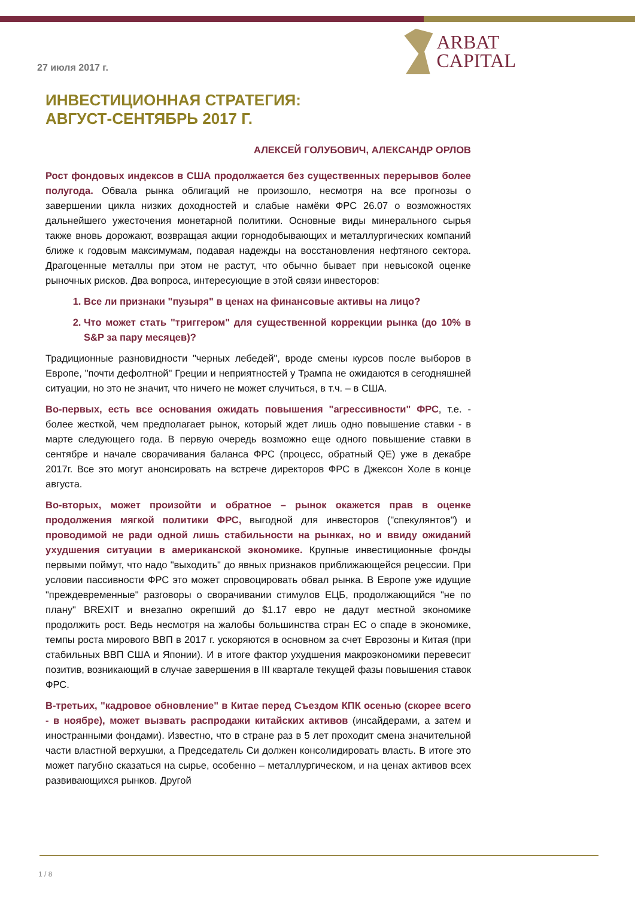27 июля 2017 г.
ARBAT
CAPITAL
ИНВЕСТИЦИОННАЯ СТРАТЕГИЯ:
АВГУСТ-СЕНТЯБРЬ 2017 Г.
АЛЕКСЕЙ ГОЛУБОВИЧ, АЛЕКСАНДР ОРЛОВ
Рост фондовых индексов в США продолжается без существенных перерывов более полугода. Обвала рынка облигаций не произошло, несмотря на все прогнозы о завершении цикла низких доходностей и слабые намёки ФРС 26.07 о возможностях дальнейшего ужесточения монетарной политики. Основные виды минерального сырья также вновь дорожают, возвращая акции горнодобывающих и металлургических компаний ближе к годовым максимумам, подавая надежды на восстановления нефтяного сектора. Драгоценные металлы при этом не растут, что обычно бывает при невысокой оценке рыночных рисков. Два вопроса, интересующие в этой связи инвесторов:
1. Все ли признаки "пузыря" в ценах на финансовые активы на лицо?
2. Что может стать "триггером" для существенной коррекции рынка (до 10% в S&P за пару месяцев)?
Традиционные разновидности "черных лебедей", вроде смены курсов после выборов в Европе, "почти дефолтной" Греции и неприятностей у Трампа не ожидаются в сегодняшней ситуации, но это не значит, что ничего не может случиться, в т.ч. – в США.
Во-первых, есть все основания ожидать повышения "агрессивности" ФРС, т.е. - более жесткой, чем предполагает рынок, который ждет лишь одно повышение ставки - в марте следующего года. В первую очередь возможно еще одного повышение ставки в сентябре и начале сворачивания баланса ФРС (процесс, обратный QE) уже в декабре 2017г. Все это могут анонсировать на встрече директоров ФРС в Джексон Холе в конце августа.
Во-вторых, может произойти и обратное – рынок окажется прав в оценке продолжения мягкой политики ФРС, выгодной для инвесторов ("спекулянтов") и проводимой не ради одной лишь стабильности на рынках, но и ввиду ожиданий ухудшения ситуации в американской экономике. Крупные инвестиционные фонды первыми поймут, что надо "выходить" до явных признаков приближающейся рецессии. При условии пассивности ФРС это может спровоцировать обвал рынка. В Европе уже идущие "преждевременные" разговоры о сворачивании стимулов ЕЦБ, продолжающийся "не по плану" BREXIT и внезапно окрепший до $1.17 евро не дадут местной экономике продолжить рост. Ведь несмотря на жалобы большинства стран ЕС о спаде в экономике, темпы роста мирового ВВП в 2017 г. ускоряются в основном за счет Еврозоны и Китая (при стабильных ВВП США и Японии). И в итоге фактор ухудшения макроэкономики перевесит позитив, возникающий в случае завершения в III квартале текущей фазы повышения ставок ФРС.
В-третьих, "кадровое обновление" в Китае перед Съездом КПК осенью (скорее всего - в ноябре), может вызвать распродажи китайских активов (инсайдерами, а затем и иностранными фондами). Известно, что в стране раз в 5 лет проходит смена значительной части властной верхушки, а Председатель Си должен консолидировать власть. В итоге это может пагубно сказаться на сырье, особенно – металлургическом, и на ценах активов всех развивающихся рынков. Другой
1 / 8